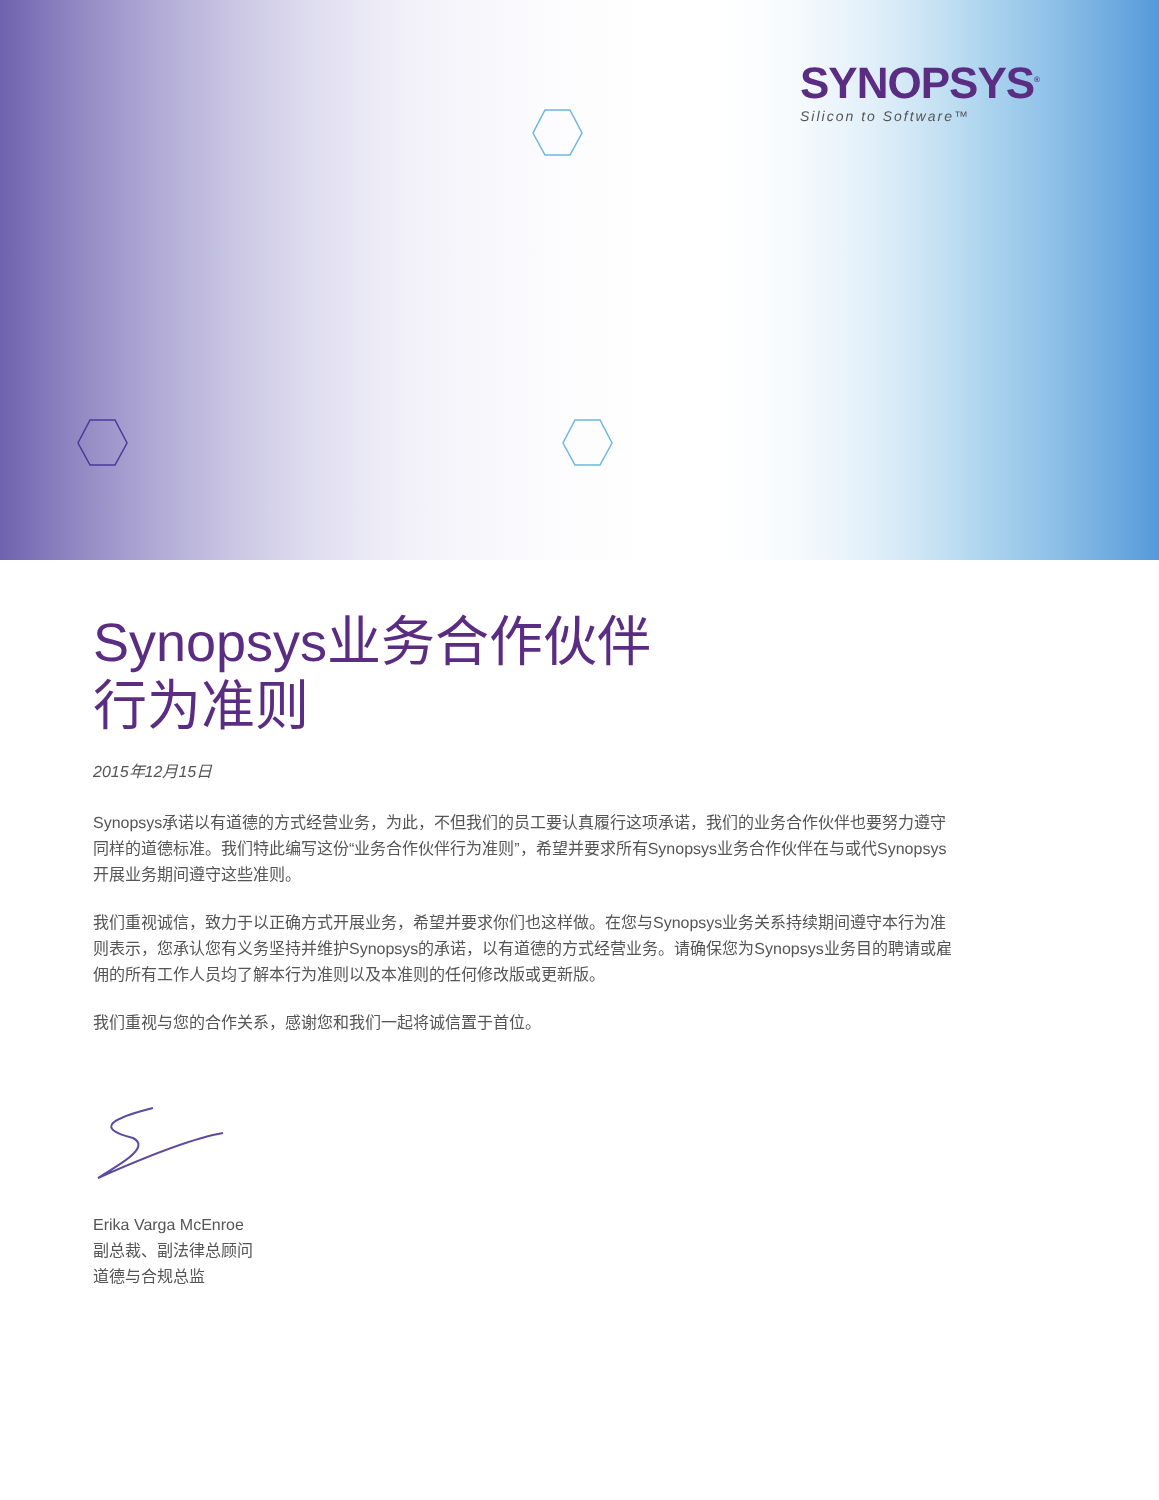SYNOPSYS<sup>®</sup>
Silicon to Software™
Synopsys业务合作伙伴
行为准则
2015年12月15日
Synopsys承诺以有道德的方式经营业务，为此，不但我们的员工要认真履行这项承诺，我们的业务合作伙伴也要努力遵守同样的道德标准。我们特此编写这份“业务合作伙伴行为准则”，希望并要求所有Synopsys业务合作伙伴在与或代Synopsys开展业务期间遵守这些准则。
我们重视诚信，致力于以正确方式开展业务，希望并要求你们也这样做。在您与Synopsys业务关系持续期间遵守本行为准则表示，您承认您有义务坚持并维护Synopsys的承诺，以有道德的方式经营业务。请确保您为Synopsys业务目的聘请或雇佣的所有工作人员均了解本行为准则以及本准则的任何修改版或更新版。
我们重视与您的合作关系，感谢您和我们一起将诚信置于首位。
Erika Varga McEnroe
副总裁、副法律总顾问
道德与合规总监